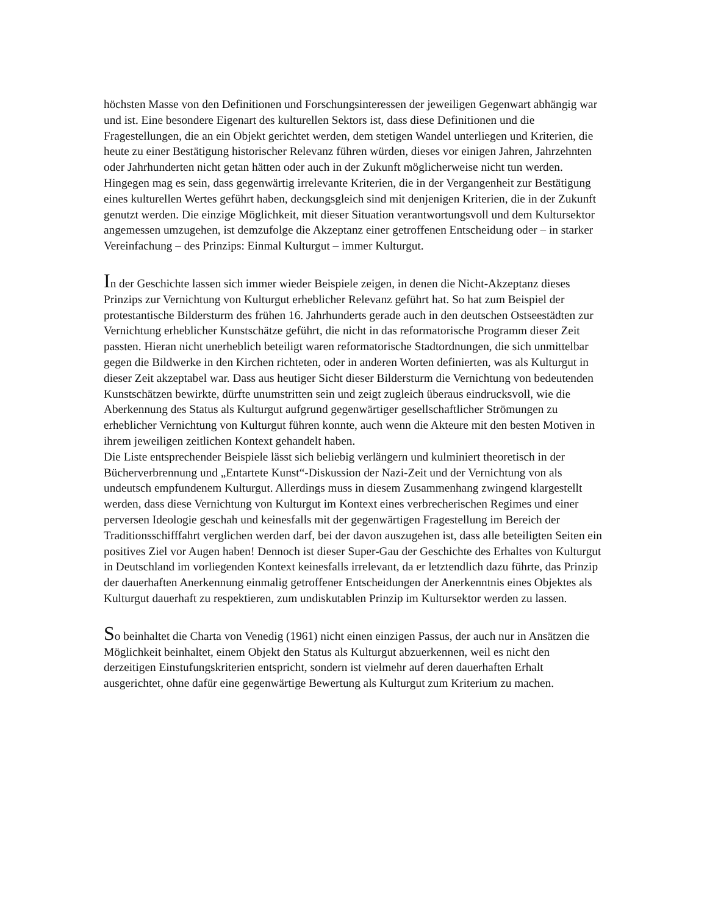höchsten Masse von den Definitionen und Forschungsinteressen der jeweiligen Gegenwart abhängig war und ist. Eine besondere Eigenart des kulturellen Sektors ist, dass diese Definitionen und die Fragestellungen, die an ein Objekt gerichtet werden, dem stetigen Wandel unterliegen und Kriterien, die heute zu einer Bestätigung historischer Relevanz führen würden, dieses vor einigen Jahren, Jahrzehnten oder Jahrhunderten nicht getan hätten oder auch in der Zukunft möglicherweise nicht tun werden. Hingegen mag es sein, dass gegenwärtig irrelevante Kriterien, die in der Vergangenheit zur Bestätigung eines kulturellen Wertes geführt haben, deckungsgleich sind mit denjenigen Kriterien, die in der Zukunft genutzt werden. Die einzige Möglichkeit, mit dieser Situation verantwortungsvoll und dem Kultursektor angemessen umzugehen, ist demzufolge die Akzeptanz einer getroffenen Entscheidung oder – in starker Vereinfachung – des Prinzips: Einmal Kulturgut – immer Kulturgut.
In der Geschichte lassen sich immer wieder Beispiele zeigen, in denen die Nicht-Akzeptanz dieses Prinzips zur Vernichtung von Kulturgut erheblicher Relevanz geführt hat. So hat zum Beispiel der protestantische Bildersturm des frühen 16. Jahrhunderts gerade auch in den deutschen Ostseestädten zur Vernichtung erheblicher Kunstschätze geführt, die nicht in das reformatorische Programm dieser Zeit passten. Hieran nicht unerheblich beteiligt waren reformatorische Stadtordnungen, die sich unmittelbar gegen die Bildwerke in den Kirchen richteten, oder in anderen Worten definierten, was als Kulturgut in dieser Zeit akzeptabel war. Dass aus heutiger Sicht dieser Bildersturm die Vernichtung von bedeutenden Kunstschätzen bewirkte, dürfte unumstritten sein und zeigt zugleich überaus eindrucksvoll, wie die Aberkennung des Status als Kulturgut aufgrund gegenwärtiger gesellschaftlicher Strömungen zu erheblicher Vernichtung von Kulturgut führen konnte, auch wenn die Akteure mit den besten Motiven in ihrem jeweiligen zeitlichen Kontext gehandelt haben.
Die Liste entsprechender Beispiele lässt sich beliebig verlängern und kulminiert theoretisch in der Bücherverbrennung und „Entartete Kunst“-Diskussion der Nazi-Zeit und der Vernichtung von als undeutsch empfundenem Kulturgut. Allerdings muss in diesem Zusammenhang zwingend klargestellt werden, dass diese Vernichtung von Kulturgut im Kontext eines verbrecherischen Regimes und einer perversen Ideologie geschah und keinesfalls mit der gegenwärtigen Fragestellung im Bereich der Traditionsschifffahrt verglichen werden darf, bei der davon auszugehen ist, dass alle beteiligten Seiten ein positives Ziel vor Augen haben! Dennoch ist dieser Super-Gau der Geschichte des Erhaltes von Kulturgut in Deutschland im vorliegenden Kontext keinesfalls irrelevant, da er letztendlich dazu führte, das Prinzip der dauerhaften Anerkennung einmalig getroffener Entscheidungen der Anerkenntnis eines Objektes als Kulturgut dauerhaft zu respektieren, zum undiskutablen Prinzip im Kultursektor werden zu lassen.
So beinhaltet die Charta von Venedig (1961) nicht einen einzigen Passus, der auch nur in Ansätzen die Möglichkeit beinhaltet, einem Objekt den Status als Kulturgut abzuerkennen, weil es nicht den derzeitigen Einstufungskriterien entspricht, sondern ist vielmehr auf deren dauerhaften Erhalt ausgerichtet, ohne dafür eine gegenwärtige Bewertung als Kulturgut zum Kriterium zu machen.